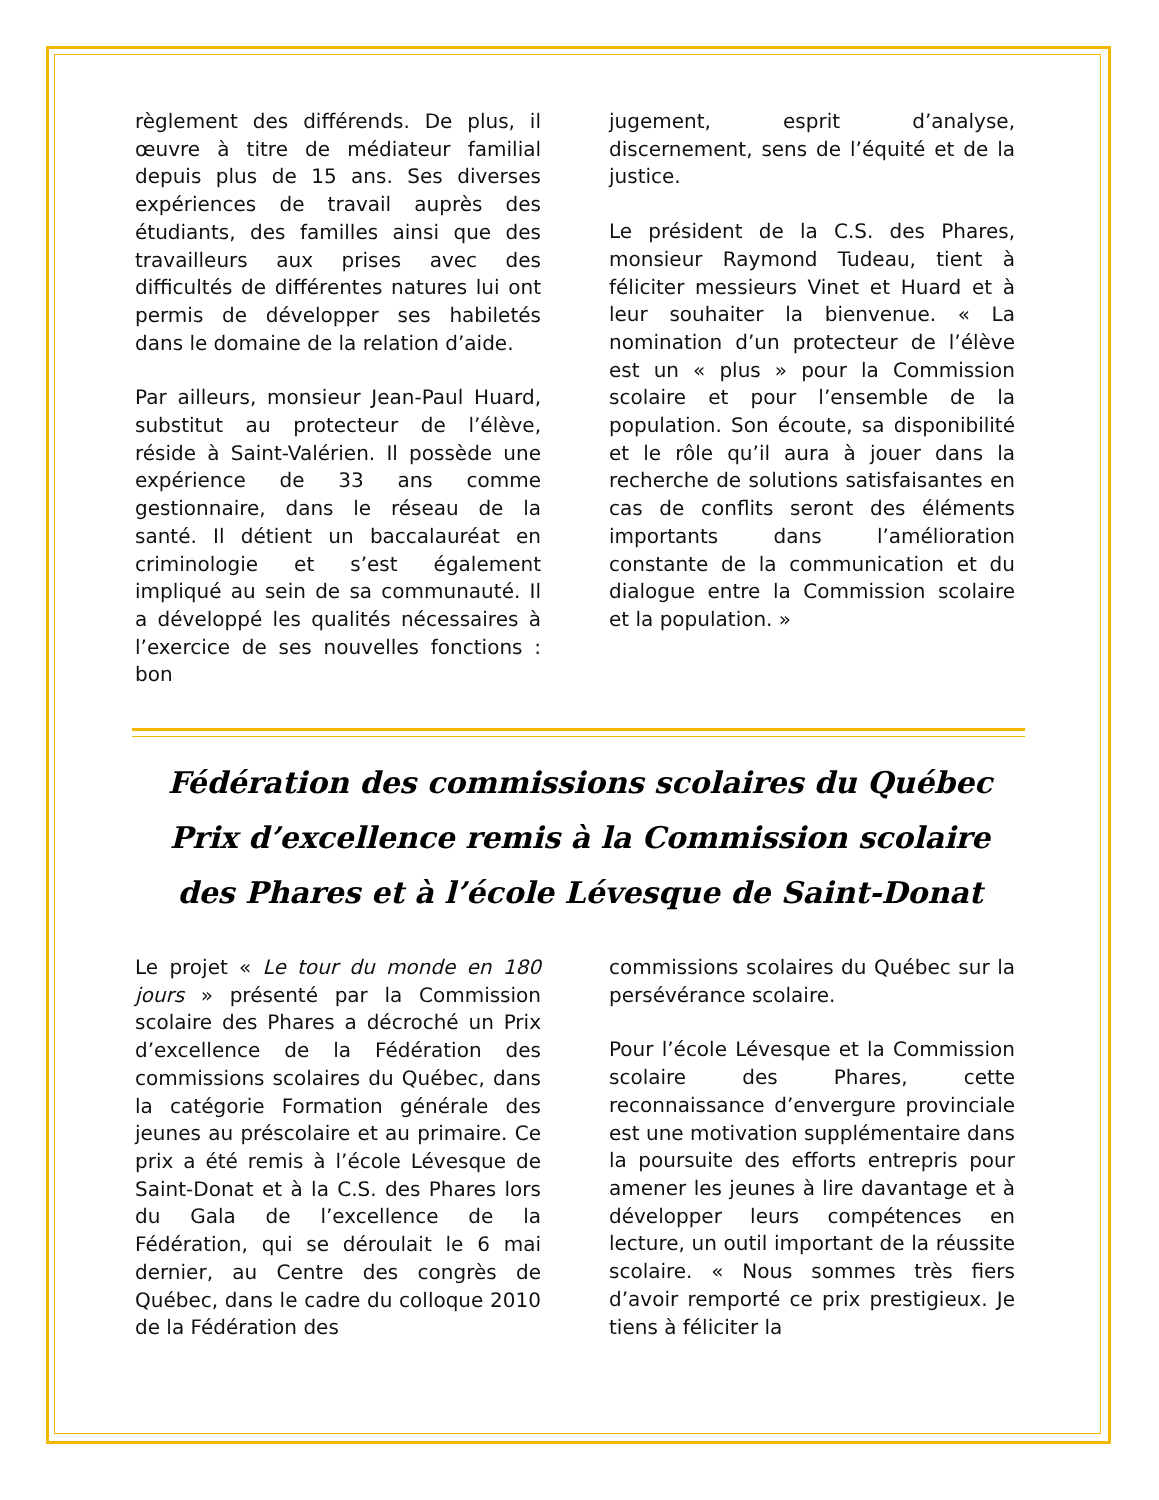règlement des différends. De plus, il œuvre à titre de médiateur familial depuis plus de 15 ans. Ses diverses expériences de travail auprès des étudiants, des familles ainsi que des travailleurs aux prises avec des difficultés de différentes natures lui ont permis de développer ses habiletés dans le domaine de la relation d’aide.
Par ailleurs, monsieur Jean-Paul Huard, substitut au protecteur de l’élève, réside à Saint-Valérien. Il possède une expérience de 33 ans comme gestionnaire, dans le réseau de la santé. Il détient un baccalauréat en criminologie et s’est également impliqué au sein de sa communauté. Il a développé les qualités nécessaires à l’exercice de ses nouvelles fonctions : bon
jugement, esprit d’analyse, discernement, sens de l’équité et de la justice.
Le président de la C.S. des Phares, monsieur Raymond Tudeau, tient à féliciter messieurs Vinet et Huard et à leur souhaiter la bienvenue. « La nomination d’un protecteur de l’élève est un « plus » pour la Commission scolaire et pour l’ensemble de la population. Son écoute, sa disponibilité et le rôle qu’il aura à jouer dans la recherche de solutions satisfaisantes en cas de conflits seront des éléments importants dans l’amélioration constante de la communication et du dialogue entre la Commission scolaire et la population. »
Fédération des commissions scolaires du Québec
Prix d’excellence remis à la Commission scolaire
des Phares et à l’école Lévesque de Saint-Donat
Le projet « Le tour du monde en 180 jours » présenté par la Commission scolaire des Phares a décroché un Prix d’excellence de la Fédération des commissions scolaires du Québec, dans la catégorie Formation générale des jeunes au préscolaire et au primaire. Ce prix a été remis à l’école Lévesque de Saint-Donat et à la C.S. des Phares lors du Gala de l’excellence de la Fédération, qui se déroulait le 6 mai dernier, au Centre des congrès de Québec, dans le cadre du colloque 2010 de la Fédération des
commissions scolaires du Québec sur la persévérance scolaire.
Pour l’école Lévesque et la Commission scolaire des Phares, cette reconnaissance d’envergure provinciale est une motivation supplémentaire dans la poursuite des efforts entrepris pour amener les jeunes à lire davantage et à développer leurs compétences en lecture, un outil important de la réussite scolaire. « Nous sommes très fiers d’avoir remporté ce prix prestigieux. Je tiens à féliciter la